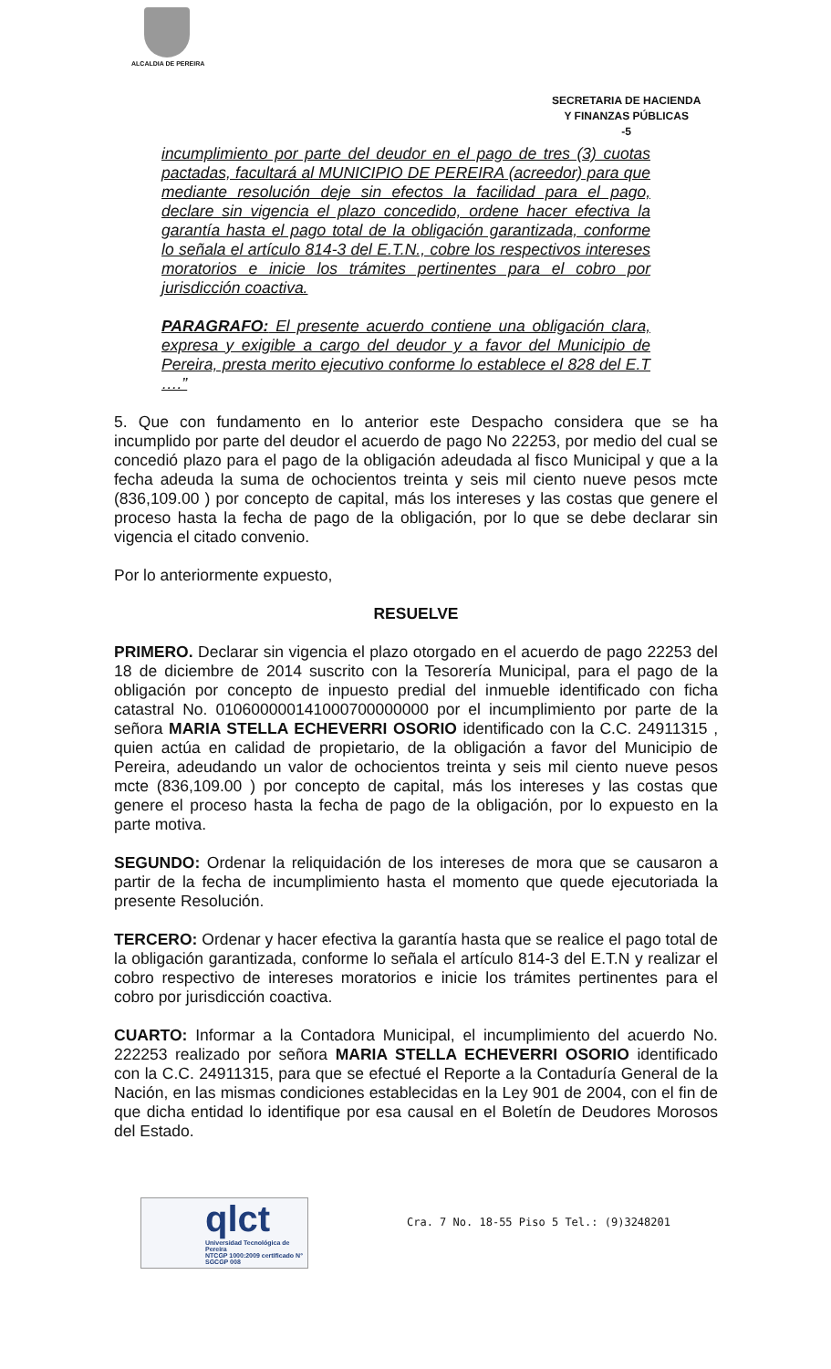ALCALDIA DE PEREIRA
SECRETARIA DE HACIENDA
Y FINANZAS PÚBLICAS
-5
incumplimiento por parte del deudor en el pago de tres (3) cuotas pactadas, facultará al MUNICIPIO DE PEREIRA (acreedor) para que mediante resolución deje sin efectos la facilidad para el pago, declare sin vigencia el plazo concedido, ordene hacer efectiva la garantía hasta el pago total de la obligación garantizada, conforme lo señala el artículo 814-3 del E.T.N., cobre los respectivos intereses moratorios e inicie los trámites pertinentes para el cobro por jurisdicción coactiva.
PARAGRAFO: El presente acuerdo contiene una obligación clara, expresa y exigible a cargo del deudor y a favor del Municipio de Pereira, presta merito ejecutivo conforme lo establece el 828 del E.T ….”
5. Que con fundamento en lo anterior este Despacho considera que se ha incumplido por parte del deudor el acuerdo de pago No 22253, por medio del cual se concedió plazo para el pago de la obligación adeudada al fisco Municipal y que a la fecha adeuda la suma de ochocientos treinta y seis mil ciento nueve pesos mcte (836,109.00 ) por concepto de capital, más los intereses y las costas que genere el proceso hasta la fecha de pago de la obligación, por lo que se debe declarar sin vigencia el citado convenio.
Por lo anteriormente expuesto,
RESUELVE
PRIMERO. Declarar sin vigencia el plazo otorgado en el acuerdo de pago 22253 del 18 de diciembre de 2014 suscrito con la Tesorería Municipal, para el pago de la obligación por concepto de inpuesto predial del inmueble identificado con ficha catastral No. 010600000141000700000000 por el incumplimiento por parte de la señora MARIA STELLA ECHEVERRI OSORIO identificado con la C.C. 24911315 , quien actúa en calidad de propietario, de la obligación a favor del Municipio de Pereira, adeudando un valor de ochocientos treinta y seis mil ciento nueve pesos mcte (836,109.00 ) por concepto de capital, más los intereses y las costas que genere el proceso hasta la fecha de pago de la obligación, por lo expuesto en la parte motiva.
SEGUNDO: Ordenar la reliquidación de los intereses de mora que se causaron a partir de la fecha de incumplimiento hasta el momento que quede ejecutoriada la presente Resolución.
TERCERO: Ordenar y hacer efectiva la garantía hasta que se realice el pago total de la obligación garantizada, conforme lo señala el artículo 814-3 del E.T.N y realizar el cobro respectivo de intereses moratorios e inicie los trámites pertinentes para el cobro por jurisdicción coactiva.
CUARTO: Informar a la Contadora Municipal, el incumplimiento del acuerdo No. 222253 realizado por señora MARIA STELLA ECHEVERRI OSORIO identificado con la C.C. 24911315, para que se efectué el Reporte a la Contaduría General de la Nación, en las mismas condiciones establecidas en la Ley 901 de 2004, con el fin de que dicha entidad lo identifique por esa causal en el Boletín de Deudores Morosos del Estado.
qlct
Universidad Tecnológica de Pereira
NTCGP 1000:2009 certificado N° SGCGP 008
Cra. 7 No. 18-55 Piso 5 Tel.: (9)3248201